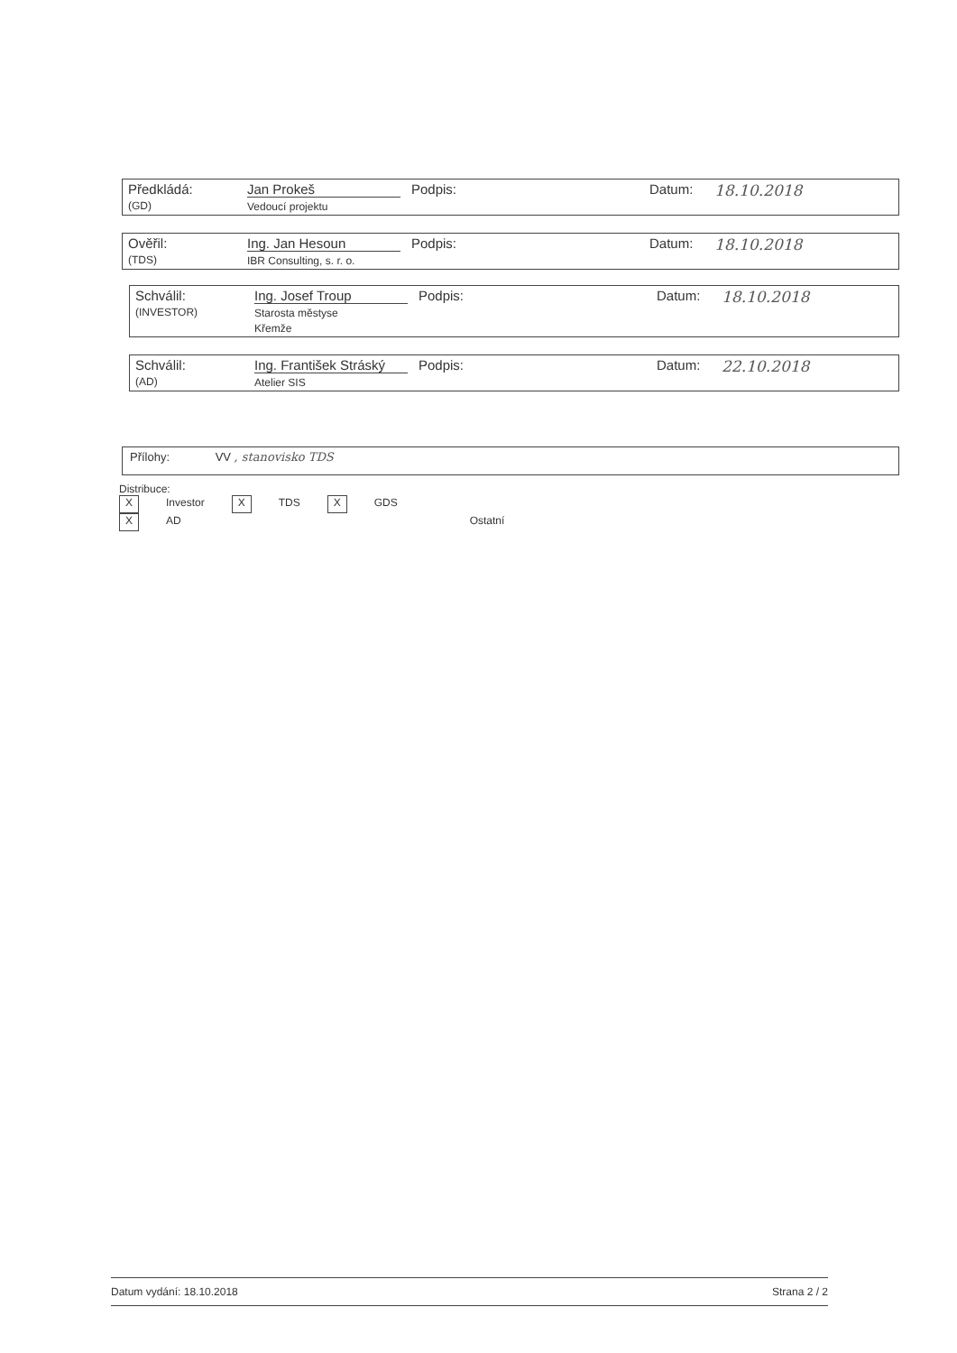| Předkládá: (GD) | Jan Prokeš Vedoucí projektu | Podpis: | | Datum: | 18.10.2018 |
| Ověřil: (TDS) | Ing. Jan Hesoun IBR Consulting, s. r. o. | Podpis: | | Datum: | 18.10.2018 |
| Schválil: (INVESTOR) | Ing. Josef Troup Starosta městyse Křemže | Podpis: | | Datum: | 18.10.2018 |
| Schválil: (AD) | Ing. František Stráský Atelier SIS | Podpis: | | Datum: | 22.10.2018 |
Přílohy: VV , stanovisko TDS
Distribuce:
X Investor X TDS X GDS X AD Ostatní
Datum vydání: 18.10.2018 Strana 2 / 2